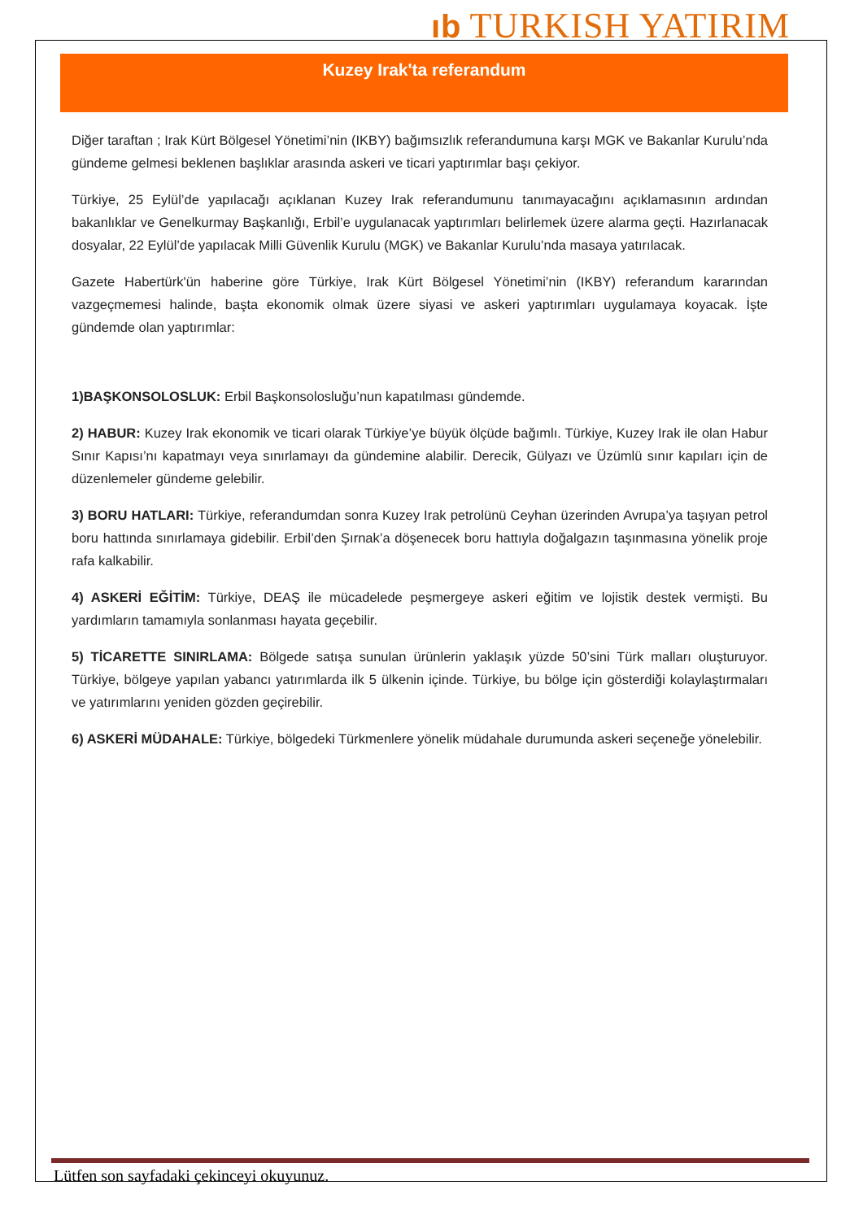ıb TURKISH YATIRIM
Kuzey Irak'ta referandum
Diğer taraftan ; Irak Kürt Bölgesel Yönetimi’nin (IKBY) bağımsızlık referandumuna karşı MGK ve Bakanlar Kurulu’nda gündeme gelmesi beklenen başlıklar arasında askeri ve ticari yaptırımlar başı çekiyor.
Türkiye, 25 Eylül’de yapılacağı açıklanan Kuzey Irak referandumunu tanımayacağını açıklamasının ardından bakanlıklar ve Genelkurmay Başkanlığı, Erbil’e uygulanacak yaptırımları belirlemek üzere alarma geçti. Hazırlanacak dosyalar, 22 Eylül’de yapılacak Milli Güvenlik Kurulu (MGK) ve Bakanlar Kurulu’nda masaya yatırılacak.
Gazete Habertürk'ün haberine göre Türkiye, Irak Kürt Bölgesel Yönetimi’nin (IKBY) referandum kararından vazgeçmemesi halinde, başta ekonomik olmak üzere siyasi ve askeri yaptırımları uygulamaya koyacak. İşte gündemde olan yaptırımlar:
1)BAŞKONSOLOSLUK: Erbil Başkonsolosluğu’nun kapatılması gündemde.
2) HABUR: Kuzey Irak ekonomik ve ticari olarak Türkiye’ye büyük ölçüde bağımlı. Türkiye, Kuzey Irak ile olan Habur Sınır Kapısı’nı kapatmayı veya sınırlamayı da gündemine alabilir. Derecik, Gülyazı ve Üzümlü sınır kapıları için de düzenlemeler gündeme gelebilir.
3) BORU HATLARI: Türkiye, referandumdan sonra Kuzey Irak petrolünü Ceyhan üzerinden Avrupa’ya taşıyan petrol boru hattında sınırlamaya gidebilir. Erbil’den Şırnak’a döşenecek boru hattıyla doğalgazın taşınmasına yönelik proje rafa kalkabilir.
4) ASKERİ EĞİTİM: Türkiye, DEAŞ ile mücadelede peşmergeye askeri eğitim ve lojistik destek vermişti. Bu yardımların tamamıyla sonlanması hayata geçebilir.
5) TİCARETTE SINIRLAMA: Bölgede satışa sunulan ürünlerin yaklaşık yüzde 50’sini Türk malları oluşturuyor. Türkiye, bölgeye yapılan yabancı yatırımlarda ilk 5 ülkenin içinde. Türkiye, bu bölge için gösterdiği kolaylaştırmaları ve yatırımlarını yeniden gözden geçirebilir.
6) ASKERİ MÜDAHALE: Türkiye, bölgedeki Türkmenlere yönelik müdahale durumunda askeri seçeneğe yönelebilir.
Lütfen son sayfadaki çekinceyi okuyunuz.